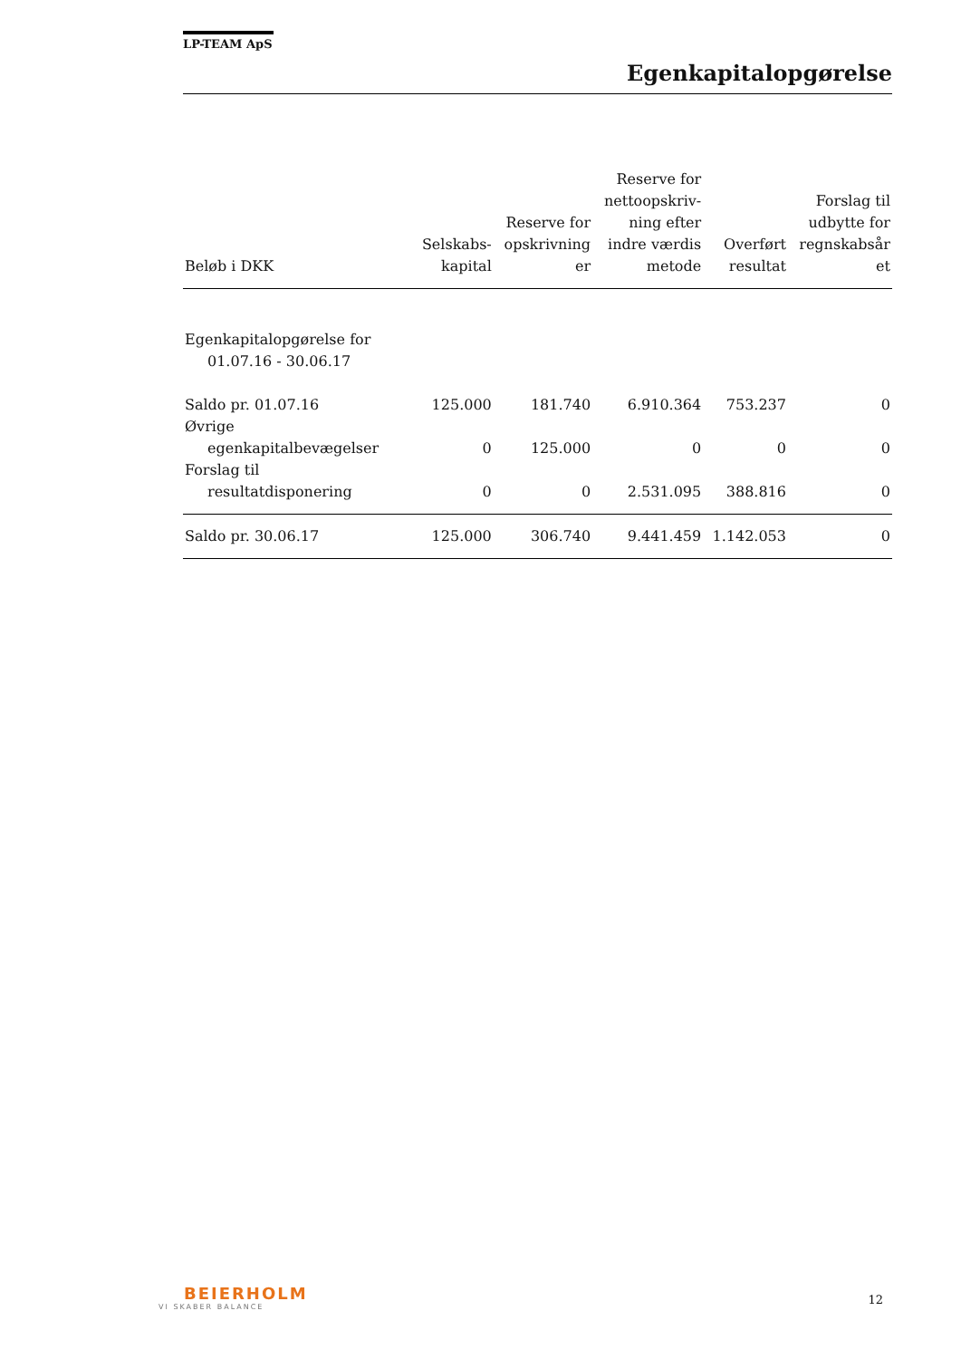LP-TEAM ApS
Egenkapitalopgørelse
| Beløb i DKK | Selskabs- kapital | Reserve for opskrivning er | Reserve for nettoopskriv- ning efter indre værdis metode | Overført resultat | Forslag til udbytte for regnskabsår et |
| --- | --- | --- | --- | --- | --- |
| Egenkapitalopgørelse for 01.07.16 - 30.06.17 | | | | | |
| Saldo pr. 01.07.16 | 125.000 | 181.740 | 6.910.364 | 753.237 | 0 |
| Øvrige egenkapitalbevægelser | 0 | 125.000 | 0 | 0 | 0 |
| Forslag til resultatdisponering | 0 | 0 | 2.531.095 | 388.816 | 0 |
| Saldo pr. 30.06.17 | 125.000 | 306.740 | 9.441.459 | 1.142.053 | 0 |
BEIERHOLM
VI SKABER BALANCE
12